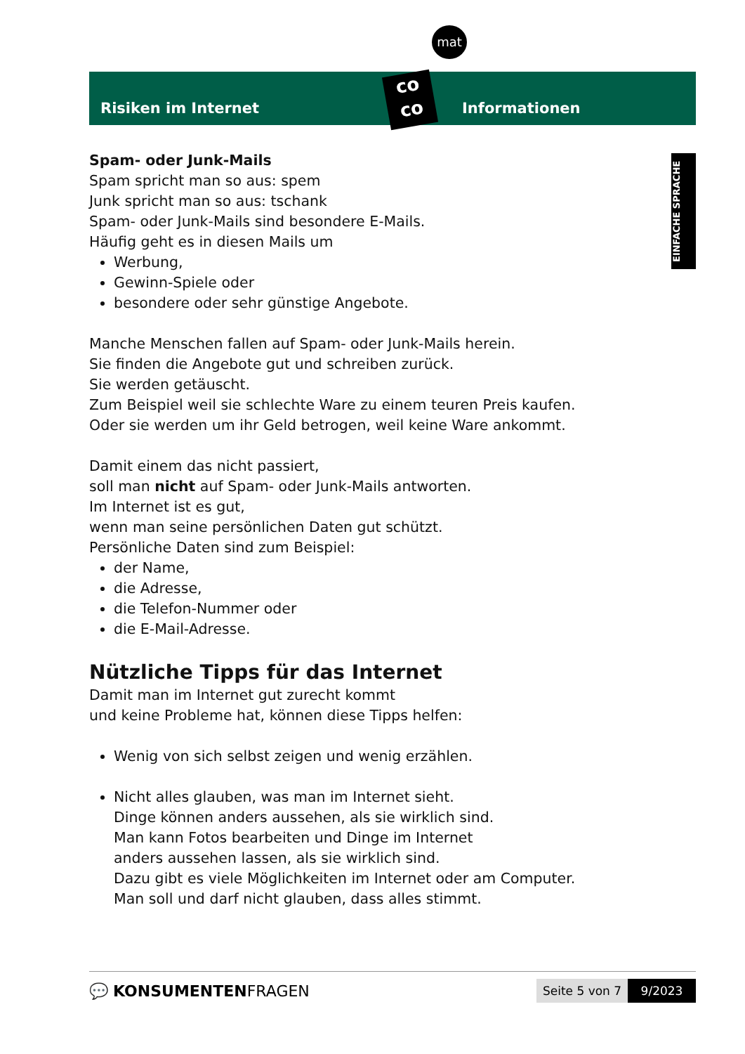mat
Risiken im Internet Informationen
co
co
EINFACHE SPRACHE
Spam- oder Junk-Mails
Spam spricht man so aus: spem
Junk spricht man so aus: tschank
Spam- oder Junk-Mails sind besondere E-Mails.
Häufig geht es in diesen Mails um
Werbung,
Gewinn-Spiele oder
besondere oder sehr günstige Angebote.
Manche Menschen fallen auf Spam- oder Junk-Mails herein.
Sie finden die Angebote gut und schreiben zurück.
Sie werden getäuscht.
Zum Beispiel weil sie schlechte Ware zu einem teuren Preis kaufen.
Oder sie werden um ihr Geld betrogen, weil keine Ware ankommt.
Damit einem das nicht passiert,
soll man nicht auf Spam- oder Junk-Mails antworten.
Im Internet ist es gut,
wenn man seine persönlichen Daten gut schützt.
Persönliche Daten sind zum Beispiel:
der Name,
die Adresse,
die Telefon-Nummer oder
die E-Mail-Adresse.
Nützliche Tipps für das Internet
Damit man im Internet gut zurecht kommt
und keine Probleme hat, können diese Tipps helfen:
Wenig von sich selbst zeigen und wenig erzählen.
Nicht alles glauben, was man im Internet sieht.
Dinge können anders aussehen, als sie wirklich sind.
Man kann Fotos bearbeiten und Dinge im Internet
anders aussehen lassen, als sie wirklich sind.
Dazu gibt es viele Möglichkeiten im Internet oder am Computer.
Man soll und darf nicht glauben, dass alles stimmt.
💬 KONSUMENTENFRAGEN
Seite 5 von 7
9/2023